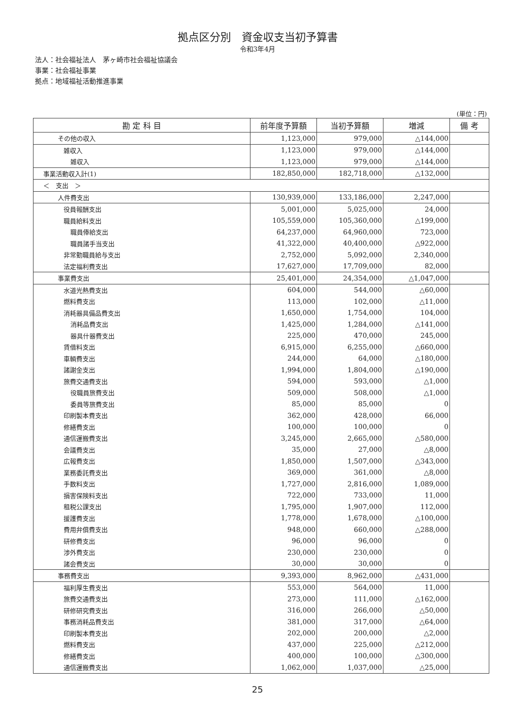拠点区分別　資金収支当初予算書
令和3年4月
法人：社会福祉法人　茅ヶ崎市社会福祉協議会
事業：社会福祉事業
拠点：地域福祉活動推進事業
(単位：円)
| 勘 定 科 目 | 前年度予算額 | 当初予算額 | 増減 | 備 考 |
| --- | --- | --- | --- | --- |
| その他の収入 | 1,123,000 | 979,000 | △144,000 | |
| 雑収入 | 1,123,000 | 979,000 | △144,000 | |
| 雑収入 | 1,123,000 | 979,000 | △144,000 | |
| 事業活動収入計(1) | 182,850,000 | 182,718,000 | △132,000 | |
| ＜ 支出 ＞ | | | | |
| 人件費支出 | 130,939,000 | 133,186,000 | 2,247,000 | |
| 役員報酬支出 | 5,001,000 | 5,025,000 | 24,000 | |
| 職員給料支出 | 105,559,000 | 105,360,000 | △199,000 | |
| 職員俸給支出 | 64,237,000 | 64,960,000 | 723,000 | |
| 職員諸手当支出 | 41,322,000 | 40,400,000 | △922,000 | |
| 非常勤職員給与支出 | 2,752,000 | 5,092,000 | 2,340,000 | |
| 法定福利費支出 | 17,627,000 | 17,709,000 | 82,000 | |
| 事業費支出 | 25,401,000 | 24,354,000 | △1,047,000 | |
| 水道光熱費支出 | 604,000 | 544,000 | △60,000 | |
| 燃料費支出 | 113,000 | 102,000 | △11,000 | |
| 消耗器具備品費支出 | 1,650,000 | 1,754,000 | 104,000 | |
| 消耗品費支出 | 1,425,000 | 1,284,000 | △141,000 | |
| 器具什器費支出 | 225,000 | 470,000 | 245,000 | |
| 賃借料支出 | 6,915,000 | 6,255,000 | △660,000 | |
| 車輌費支出 | 244,000 | 64,000 | △180,000 | |
| 諸謝金支出 | 1,994,000 | 1,804,000 | △190,000 | |
| 旅費交通費支出 | 594,000 | 593,000 | △1,000 | |
| 役職員旅費支出 | 509,000 | 508,000 | △1,000 | |
| 委員等旅費支出 | 85,000 | 85,000 | 0 | |
| 印刷製本費支出 | 362,000 | 428,000 | 66,000 | |
| 修繕費支出 | 100,000 | 100,000 | 0 | |
| 通信運搬費支出 | 3,245,000 | 2,665,000 | △580,000 | |
| 会議費支出 | 35,000 | 27,000 | △8,000 | |
| 広報費支出 | 1,850,000 | 1,507,000 | △343,000 | |
| 業務委託費支出 | 369,000 | 361,000 | △8,000 | |
| 手数料支出 | 1,727,000 | 2,816,000 | 1,089,000 | |
| 損害保険料支出 | 722,000 | 733,000 | 11,000 | |
| 租税公課支出 | 1,795,000 | 1,907,000 | 112,000 | |
| 援護費支出 | 1,778,000 | 1,678,000 | △100,000 | |
| 費用弁償費支出 | 948,000 | 660,000 | △288,000 | |
| 研修費支出 | 96,000 | 96,000 | 0 | |
| 渉外費支出 | 230,000 | 230,000 | 0 | |
| 諸会費支出 | 30,000 | 30,000 | 0 | |
| 事務費支出 | 9,393,000 | 8,962,000 | △431,000 | |
| 福利厚生費支出 | 553,000 | 564,000 | 11,000 | |
| 旅費交通費支出 | 273,000 | 111,000 | △162,000 | |
| 研修研究費支出 | 316,000 | 266,000 | △50,000 | |
| 事務消耗品費支出 | 381,000 | 317,000 | △64,000 | |
| 印刷製本費支出 | 202,000 | 200,000 | △2,000 | |
| 燃料費支出 | 437,000 | 225,000 | △212,000 | |
| 修繕費支出 | 400,000 | 100,000 | △300,000 | |
| 通信運搬費支出 | 1,062,000 | 1,037,000 | △25,000 | |
25